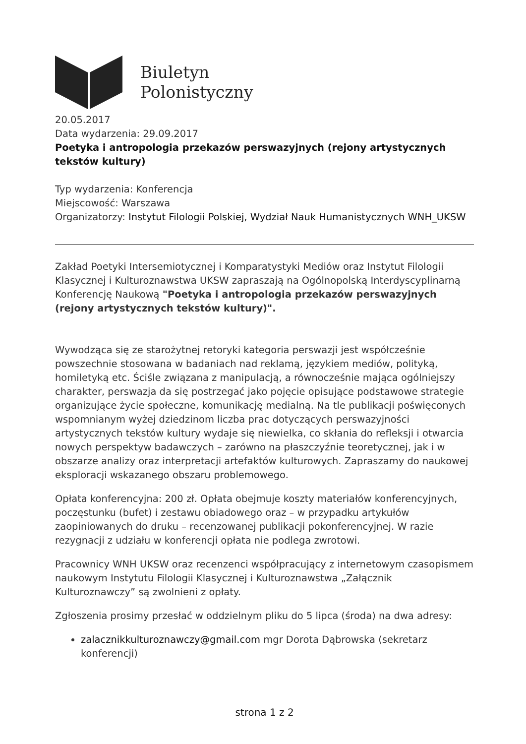Biuletyn
Polonistyczny
20.05.2017
Data wydarzenia: 29.09.2017
Poetyka i antropologia przekazów perswazyjnych (rejony artystycznych tekstów kultury)
Typ wydarzenia: Konferencja
Miejscowość: Warszawa
Organizatorzy: Instytut Filologii Polskiej, Wydział Nauk Humanistycznych WNH_UKSW
Zakład Poetyki Intersemiotycznej i Komparatystyki Mediów oraz Instytut Filologii Klasycznej i Kulturoznawstwa UKSW zapraszają na Ogólnopolską Interdyscyplinarną Konferencję Naukową "Poetyka i antropologia przekazów perswazyjnych (rejony artystycznych tekstów kultury)".
Wywodząca się ze starożytnej retoryki kategoria perswazji jest współcześnie powszechnie stosowana w badaniach nad reklamą, językiem mediów, polityką, homiletyką etc. Ściśle związana z manipulacją, a równocześnie mająca ogólniejszy charakter, perswazja da się postrzegać jako pojęcie opisujące podstawowe strategie organizujące życie społeczne, komunikację medialną. Na tle publikacji poświęconych wspomnianym wyżej dziedzinom liczba prac dotyczących perswazyjności artystycznych tekstów kultury wydaje się niewielka, co skłania do refleksji i otwarcia nowych perspektyw badawczych – zarówno na płaszczyźnie teoretycznej, jak i w obszarze analizy oraz interpretacji artefaktów kulturowych. Zapraszamy do naukowej eksploracji wskazanego obszaru problemowego.
Opłata konferencyjna: 200 zł. Opłata obejmuje koszty materiałów konferencyjnych, poczęstunku (bufet) i zestawu obiadowego oraz – w przypadku artykułów zaopiniowanych do druku – recenzowanej publikacji pokonferencyjnej. W razie rezygnacji z udziału w konferencji opłata nie podlega zwrotowi.
Pracownicy WNH UKSW oraz recenzenci współpracujący z internetowym czasopismem naukowym Instytutu Filologii Klasycznej i Kulturoznawstwa „Załącznik Kulturoznawczy” są zwolnieni z opłaty.
Zgłoszenia prosimy przesłać w oddzielnym pliku do 5 lipca (środa) na dwa adresy:
zalacznikkulturoznawczy@gmail.com mgr Dorota Dąbrowska (sekretarz konferencji)
strona 1 z 2